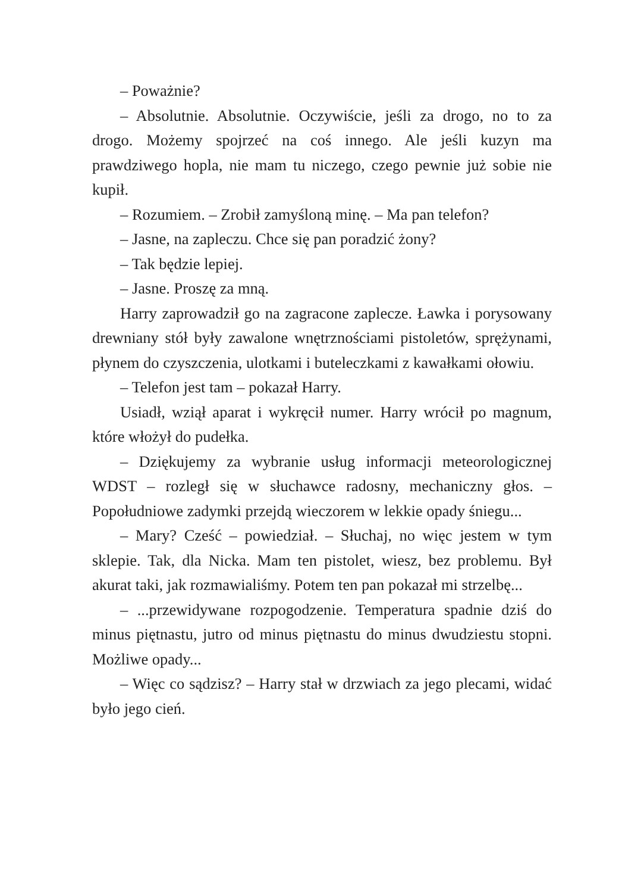– Poważnie?
– Absolutnie. Absolutnie. Oczywiście, jeśli za drogo, no to za drogo. Możemy spojrzeć na coś innego. Ale jeśli kuzyn ma prawdziwego hopla, nie mam tu niczego, czego pewnie już sobie nie kupił.
– Rozumiem. – Zrobił zamyśloną minę. – Ma pan telefon?
– Jasne, na zapleczu. Chce się pan poradzić żony?
– Tak będzie lepiej.
– Jasne. Proszę za mną.
Harry zaprowadził go na zagracone zaplecze. Ławka i porysowany drewniany stół były zawalone wnętrznościami pistoletów, sprężynami, płynem do czyszczenia, ulotkami i buteleczkami z kawałkami ołowiu.
– Telefon jest tam – pokazał Harry.
Usiadł, wziął aparat i wykręcił numer. Harry wrócił po magnum, które włożył do pudełka.
– Dziękujemy za wybranie usług informacji meteorologicznej WDST – rozległ się w słuchawce radosny, mechaniczny głos. – Popołudniowe zadymki przejdą wieczorem w lekkie opady śniegu...
– Mary? Cześć – powiedział. – Słuchaj, no więc jestem w tym sklepie. Tak, dla Nicka. Mam ten pistolet, wiesz, bez problemu. Był akurat taki, jak rozmawialiśmy. Potem ten pan pokazał mi strzelbę...
– ...przewidywane rozpogodzenie. Temperatura spadnie dziś do minus piętnastu, jutro od minus piętnastu do minus dwudziestu stopni. Możliwe opady...
– Więc co sądzisz? – Harry stał w drzwiach za jego plecami, widać było jego cień.